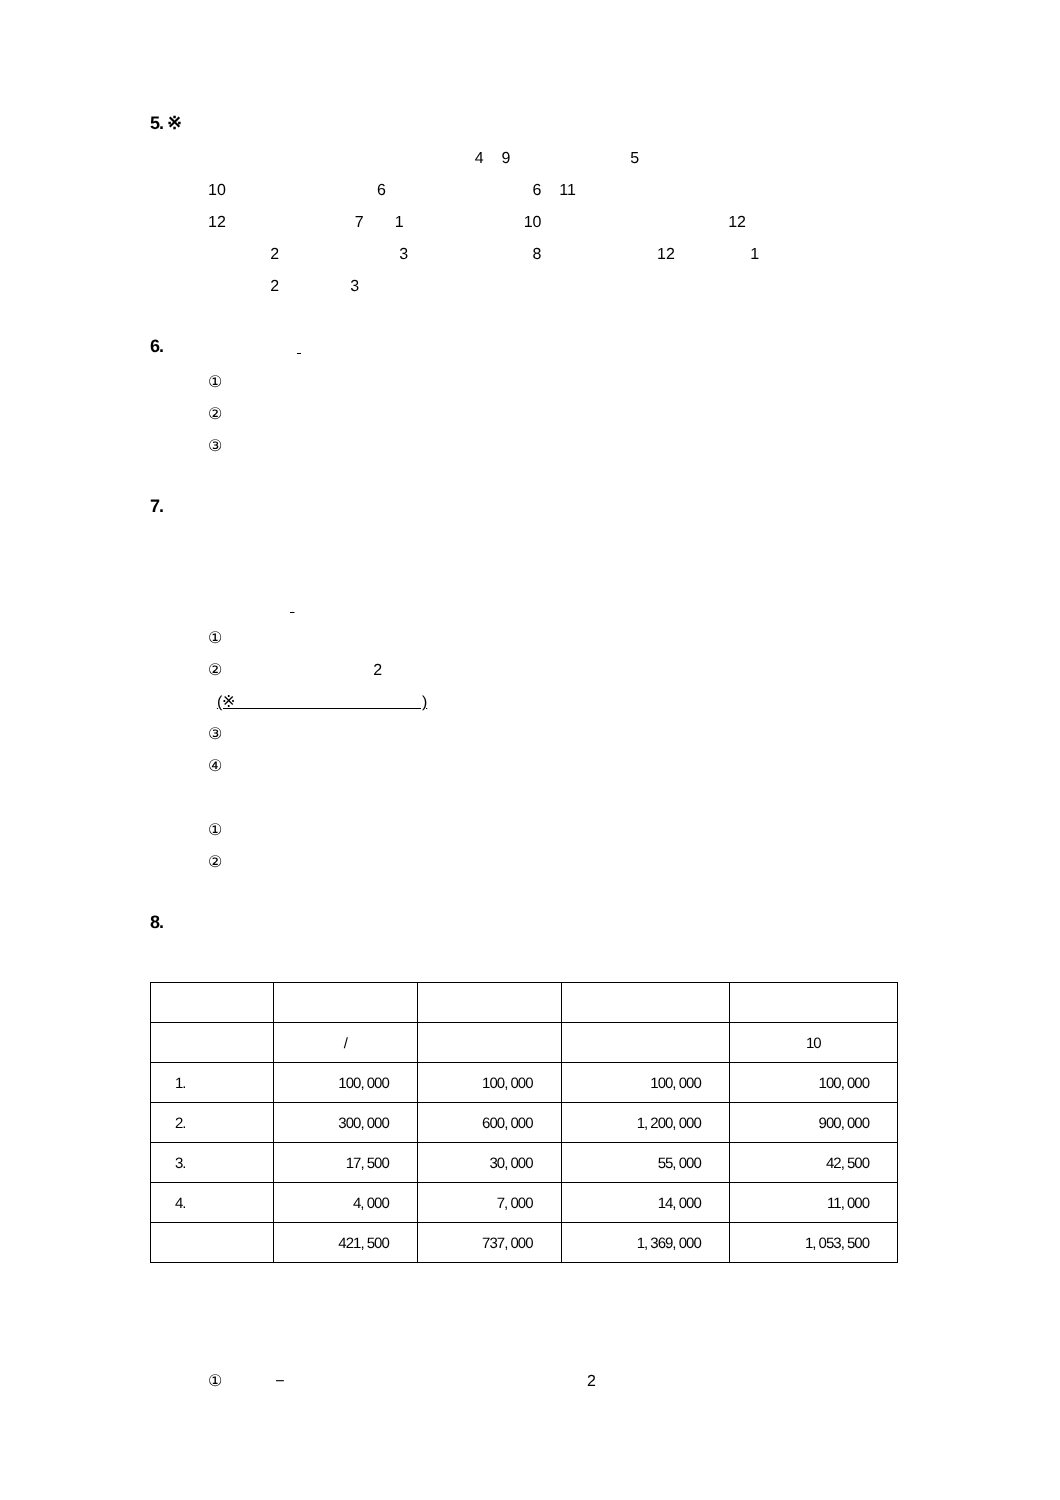5. ※
4 9 5
10 6 6 11
12 7 1 10 12
2 3 8 12 1
2 3
6.
①
②
③
7.
①
② 2
(※ )
③
④
①
②
8.
| | / | | | 10 |
| 1. | 100, 000 | 100, 000 | 100, 000 | 100, 000 |
| 2. | 300, 000 | 600, 000 | 1, 200, 000 | 900, 000 |
| 3. | 17, 500 | 30, 000 | 55, 000 | 42, 500 |
| 4. | 4, 000 | 7, 000 | 14, 000 | 11, 000 |
| | 421, 500 | 737, 000 | 1, 369, 000 | 1, 053, 500 |
① − 2